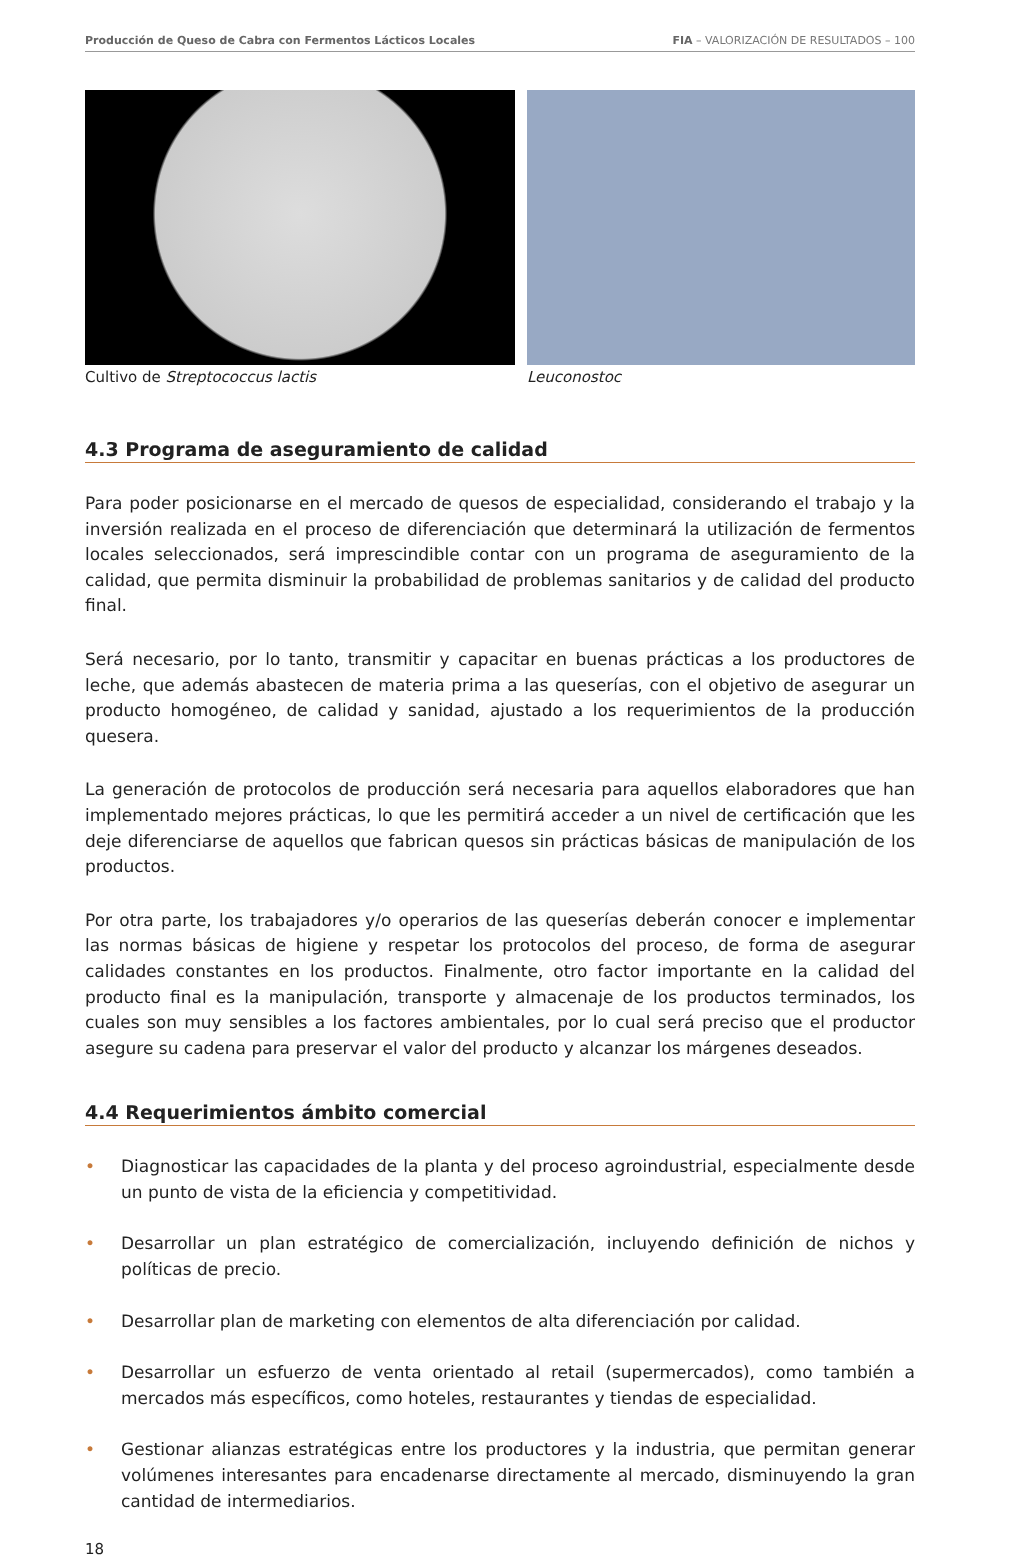Producción de Queso de Cabra con Fermentos Lácticos Locales FIA – VALORIZACIÓN DE RESULTADOS – 100
Cultivo de Streptococcus lactis Leuconostoc
4.3 Programa de aseguramiento de calidad
Para poder posicionarse en el mercado de quesos de especialidad, considerando el trabajo y la inversión realizada en el proceso de diferenciación que determinará la utilización de fermentos locales seleccionados, será imprescindible contar con un programa de aseguramiento de la calidad, que permita disminuir la probabilidad de problemas sanitarios y de calidad del producto final.
Será necesario, por lo tanto, transmitir y capacitar en buenas prácticas a los productores de leche, que además abastecen de materia prima a las queserías, con el objetivo de asegurar un producto homogéneo, de calidad y sanidad, ajustado a los requerimientos de la producción quesera.
La generación de protocolos de producción será necesaria para aquellos elaboradores que han implementado mejores prácticas, lo que les permitirá acceder a un nivel de certificación que les deje diferenciarse de aquellos que fabrican quesos sin prácticas básicas de manipulación de los productos.
Por otra parte, los trabajadores y/o operarios de las queserías deberán conocer e implementar las normas básicas de higiene y respetar los protocolos del proceso, de forma de asegurar calidades constantes en los productos. Finalmente, otro factor importante en la calidad del producto final es la manipulación, transporte y almacenaje de los productos terminados, los cuales son muy sensibles a los factores ambientales, por lo cual será preciso que el productor asegure su cadena para preservar el valor del producto y alcanzar los márgenes deseados.
4.4 Requerimientos ámbito comercial
• Diagnosticar las capacidades de la planta y del proceso agroindustrial, especialmente desde un punto de vista de la eficiencia y competitividad.
• Desarrollar un plan estratégico de comercialización, incluyendo definición de nichos y políticas de precio.
• Desarrollar plan de marketing con elementos de alta diferenciación por calidad.
• Desarrollar un esfuerzo de venta orientado al retail (supermercados), como también a mercados más específicos, como hoteles, restaurantes y tiendas de especialidad.
• Gestionar alianzas estratégicas entre los productores y la industria, que permitan generar volúmenes interesantes para encadenarse directamente al mercado, disminuyendo la gran cantidad de intermediarios.
18